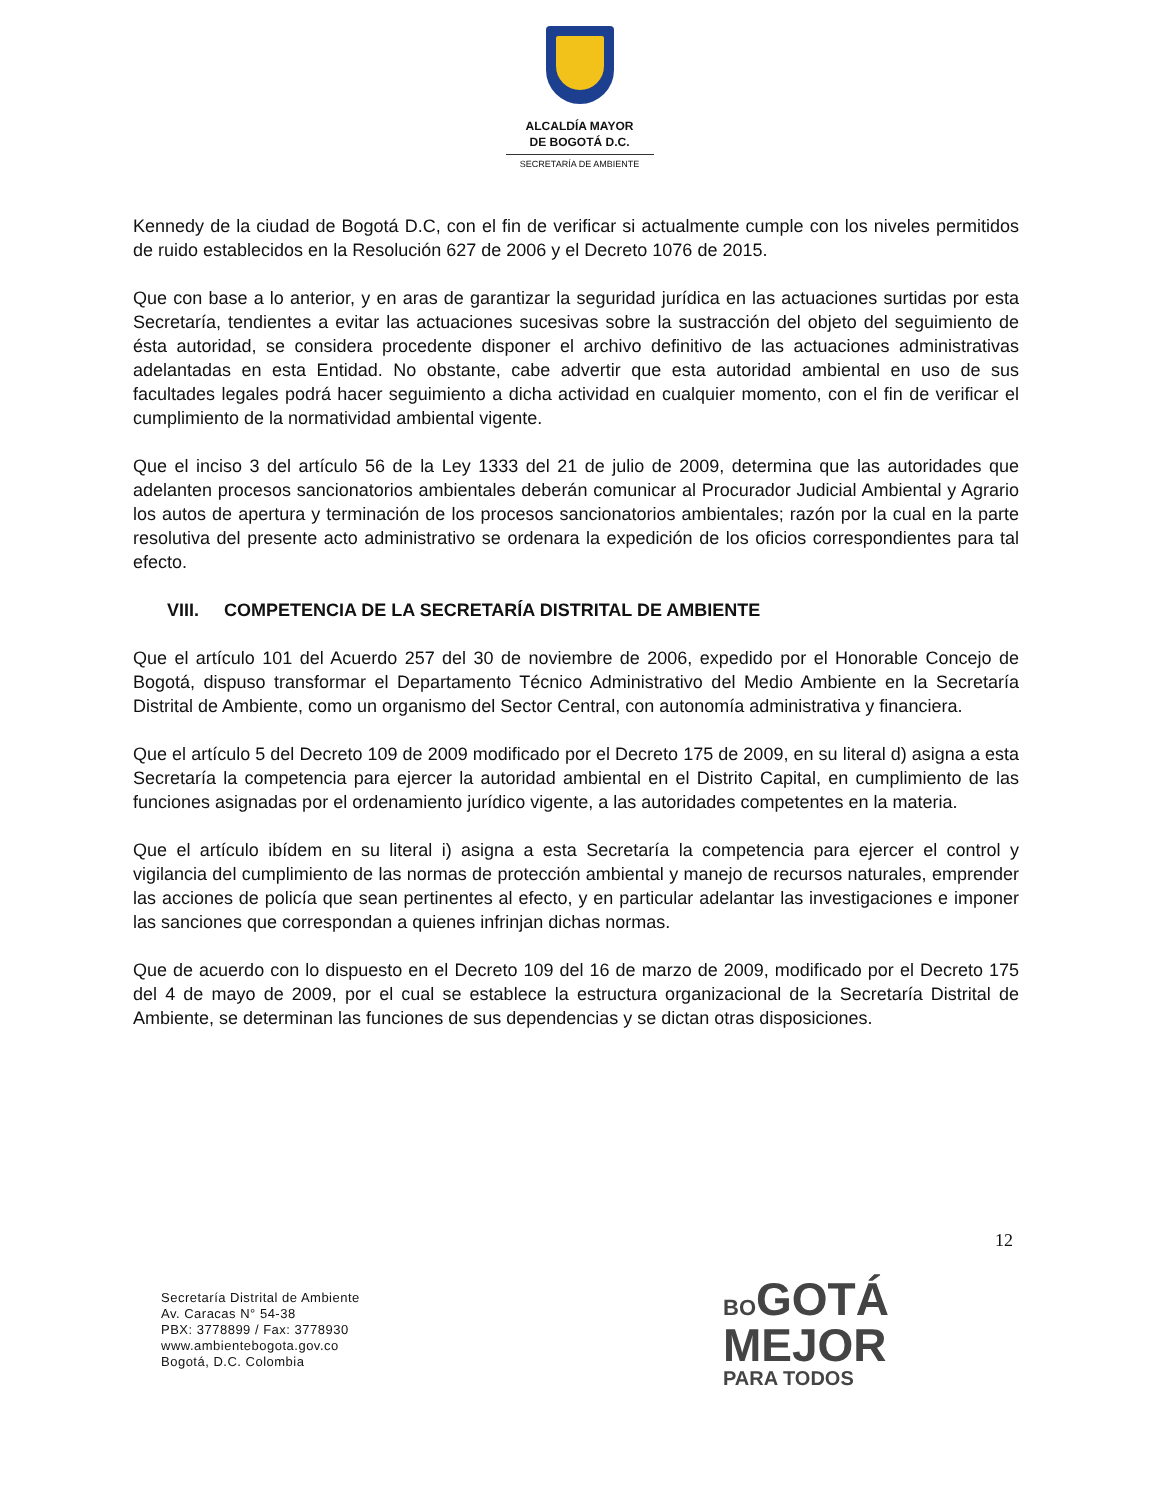ALCALDÍA MAYOR
DE BOGOTÁ D.C.
SECRETARÍA DE AMBIENTE
Kennedy de la ciudad de Bogotá D.C, con el fin de verificar si actualmente cumple con los niveles permitidos de ruido establecidos en la Resolución 627 de 2006 y el Decreto 1076 de 2015.
Que con base a lo anterior, y en aras de garantizar la seguridad jurídica en las actuaciones surtidas por esta Secretaría, tendientes a evitar las actuaciones sucesivas sobre la sustracción del objeto del seguimiento de ésta autoridad, se considera procedente disponer el archivo definitivo de las actuaciones administrativas adelantadas en esta Entidad. No obstante, cabe advertir que esta autoridad ambiental en uso de sus facultades legales podrá hacer seguimiento a dicha actividad en cualquier momento, con el fin de verificar el cumplimiento de la normatividad ambiental vigente.
Que el inciso 3 del artículo 56 de la Ley 1333 del 21 de julio de 2009, determina que las autoridades que adelanten procesos sancionatorios ambientales deberán comunicar al Procurador Judicial Ambiental y Agrario los autos de apertura y terminación de los procesos sancionatorios ambientales; razón por la cual en la parte resolutiva del presente acto administrativo se ordenara la expedición de los oficios correspondientes para tal efecto.
VIII. COMPETENCIA DE LA SECRETARÍA DISTRITAL DE AMBIENTE
Que el artículo 101 del Acuerdo 257 del 30 de noviembre de 2006, expedido por el Honorable Concejo de Bogotá, dispuso transformar el Departamento Técnico Administrativo del Medio Ambiente en la Secretaría Distrital de Ambiente, como un organismo del Sector Central, con autonomía administrativa y financiera.
Que el artículo 5 del Decreto 109 de 2009 modificado por el Decreto 175 de 2009, en su literal d) asigna a esta Secretaría la competencia para ejercer la autoridad ambiental en el Distrito Capital, en cumplimiento de las funciones asignadas por el ordenamiento jurídico vigente, a las autoridades competentes en la materia.
Que el artículo ibídem en su literal i) asigna a esta Secretaría la competencia para ejercer el control y vigilancia del cumplimiento de las normas de protección ambiental y manejo de recursos naturales, emprender las acciones de policía que sean pertinentes al efecto, y en particular adelantar las investigaciones e imponer las sanciones que correspondan a quienes infrinjan dichas normas.
Que de acuerdo con lo dispuesto en el Decreto 109 del 16 de marzo de 2009, modificado por el Decreto 175 del 4 de mayo de 2009, por el cual se establece la estructura organizacional de la Secretaría Distrital de Ambiente, se determinan las funciones de sus dependencias y se dictan otras disposiciones.
12
Secretaría Distrital de Ambiente
Av. Caracas N° 54-38
PBX: 3778899 / Fax: 3778930
www.ambientebogota.gov.co
Bogotá, D.C. Colombia
BO GOTÁ
MEJOR
PARA TODOS